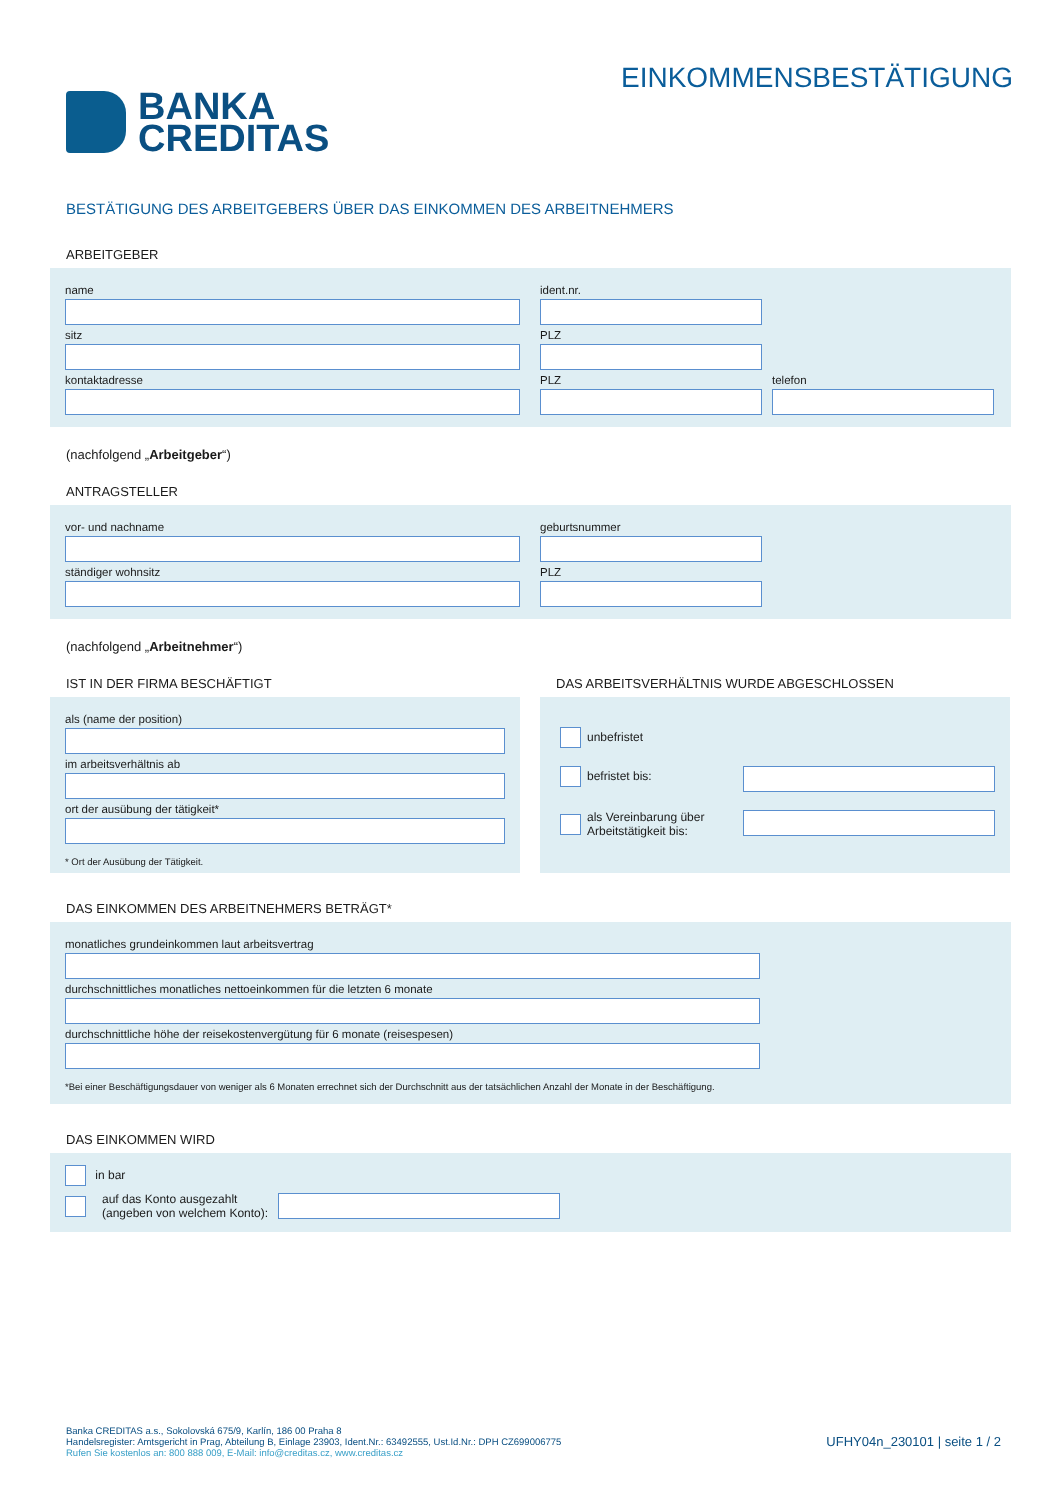BANKA
CREDITAS
EINKOMMENSBESTÄTIGUNG
BESTÄTIGUNG DES ARBEITGEBERS ÜBER DAS EINKOMMEN DES ARBEITNEHMERS
ARBEITGEBER
name ident.nr.
sitz PLZ
kontaktadresse PLZ telefon
(nachfolgend „Arbeitgeber“)
ANTRAGSTELLER
vor- und nachname geburtsnummer
ständiger wohnsitz PLZ
(nachfolgend „Arbeitnehmer“)
IST IN DER FIRMA BESCHÄFTIGT
als (name der position)
im arbeitsverhältnis ab
ort der ausübung der tätigkeit*
* Ort der Ausübung der Tätigkeit.
DAS ARBEITSVERHÄLTNIS WURDE ABGESCHLOSSEN
unbefristet
befristet bis:
als Vereinbarung über
Arbeitstätigkeit bis:
DAS EINKOMMEN DES ARBEITNEHMERS BETRÄGT*
monatliches grundeinkommen laut arbeitsvertrag
durchschnittliches monatliches nettoeinkommen für die letzten 6 monate
durchschnittliche höhe der reisekostenvergütung für 6 monate (reisespesen)
*Bei einer Beschäftigungsdauer von weniger als 6 Monaten errechnet sich der Durchschnitt aus der tatsächlichen Anzahl der Monate in der Beschäftigung.
DAS EINKOMMEN WIRD
in bar
auf das Konto ausgezahlt
(angeben von welchem Konto):
Banka CREDITAS a.s., Sokolovská 675/9, Karlín, 186 00 Praha 8
Handelsregister: Amtsgericht in Prag, Abteilung B, Einlage 23903, Ident.Nr.: 63492555, Ust.Id.Nr.: DPH CZ699006775
Rufen Sie kostenlos an: 800 888 009, E-Mail: info@creditas.cz, www.creditas.cz
UFHY04n_230101 | seite 1 / 2